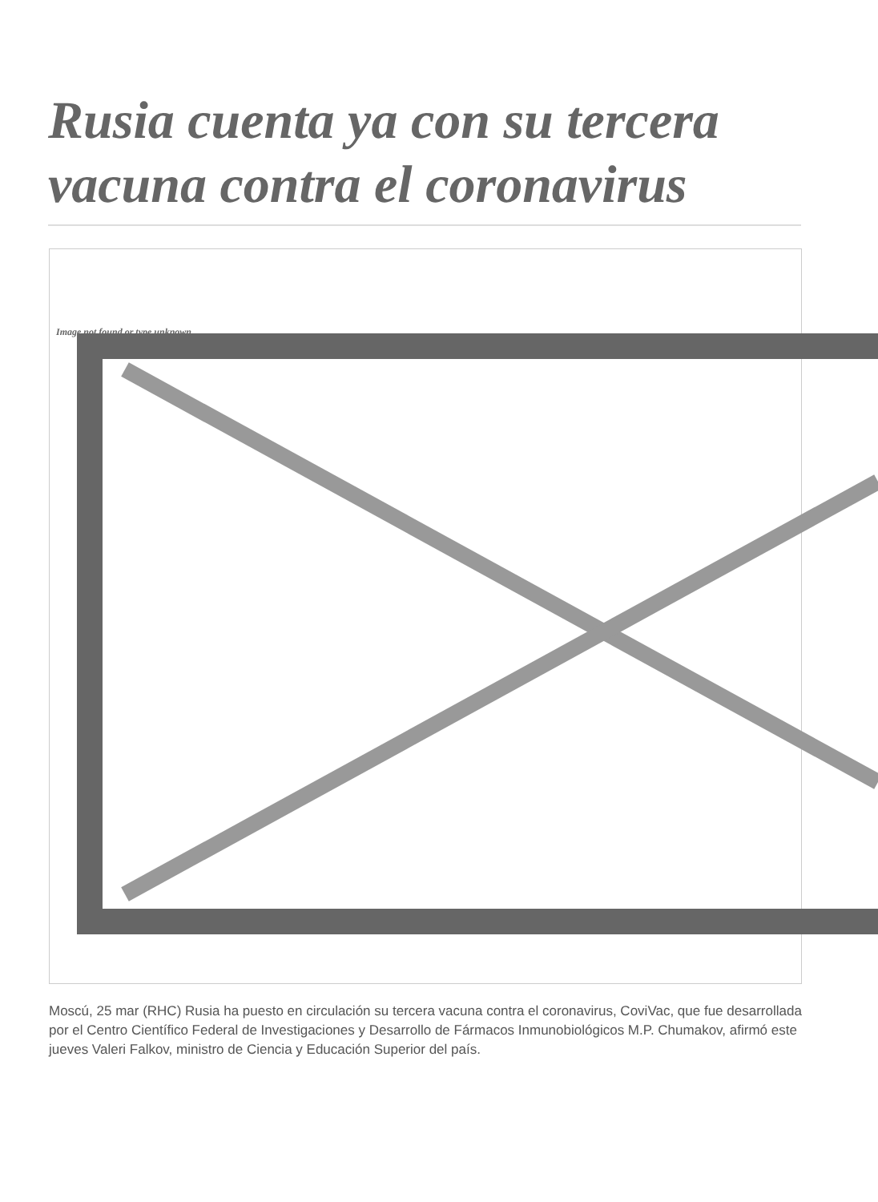Rusia cuenta ya con su tercera vacuna contra el coronavirus
Image not found or type unknown
Moscú, 25 mar (RHC) Rusia ha puesto en circulación su tercera vacuna contra el coronavirus, CoviVac, que fue desarrollada por el Centro Científico Federal de Investigaciones y Desarrollo de Fármacos Inmunobiológicos M.P. Chumakov, afirmó este jueves Valeri Falkov, ministro de Ciencia y Educación Superior del país.